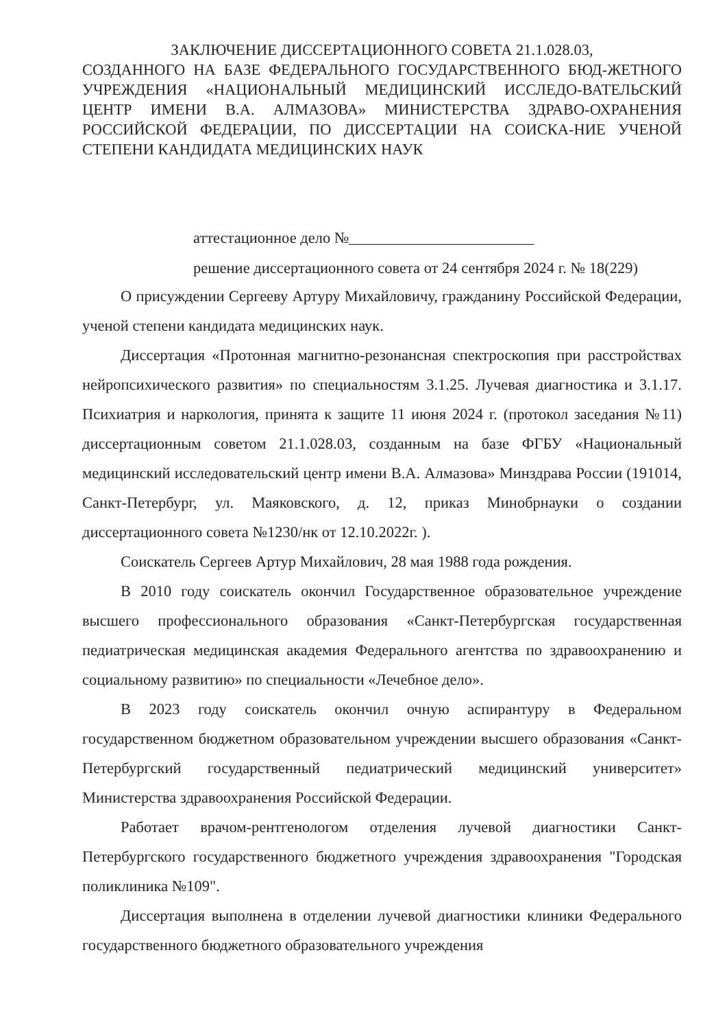ЗАКЛЮЧЕНИЕ ДИССЕРТАЦИОННОГО СОВЕТА 21.1.028.03,
СОЗДАННОГО НА БАЗЕ ФЕДЕРАЛЬНОГО ГОСУДАРСТВЕННОГО БЮД-ЖЕТНОГО УЧРЕЖДЕНИЯ «НАЦИОНАЛЬНЫЙ МЕДИЦИНСКИЙ ИССЛЕДО-ВАТЕЛЬСКИЙ ЦЕНТР ИМЕНИ В.А. АЛМАЗОВА» МИНИСТЕРСТВА ЗДРАВО-ОХРАНЕНИЯ РОССИЙСКОЙ ФЕДЕРАЦИИ, ПО ДИССЕРТАЦИИ НА СОИСКА-НИЕ УЧЕНОЙ СТЕПЕНИ КАНДИДАТА МЕДИЦИНСКИХ НАУК
аттестационное дело №________________________
решение диссертационного совета от 24 сентября 2024 г. № 18(229)
О присуждении Сергееву Артуру Михайловичу, гражданину Российской Федерации, ученой степени кандидата медицинских наук.
Диссертация «Протонная магнитно-резонансная спектроскопия при расстройствах нейропсихического развития» по специальностям 3.1.25. Лучевая диагностика и 3.1.17. Психиатрия и наркология, принята к защите 11 июня 2024 г. (протокол заседания №11) диссертационным советом 21.1.028.03, созданным на базе ФГБУ «Национальный медицинский исследовательский центр имени В.А. Алмазова» Минздрава России (191014, Санкт-Петербург, ул. Маяковского, д. 12, приказ Минобрнауки о создании диссертационного совета №1230/нк от 12.10.2022г. ).
Соискатель Сергеев Артур Михайлович, 28 мая 1988 года рождения.
В 2010 году соискатель окончил Государственное образовательное учреждение высшего профессионального образования «Санкт-Петербургская государственная педиатрическая медицинская академия Федерального агентства по здравоохранению и социальному развитию» по специальности «Лечебное дело».
В 2023 году соискатель окончил очную аспирантуру в Федеральном государственном бюджетном образовательном учреждении высшего образования «Санкт-Петербургский государственный педиатрический медицинский университет» Министерства здравоохранения Российской Федерации.
Работает врачом-рентгенологом отделения лучевой диагностики Санкт-Петербургского государственного бюджетного учреждения здравоохранения "Городская поликлиника №109".
Диссертация выполнена в отделении лучевой диагностики клиники Федерального государственного бюджетного образовательного учреждения